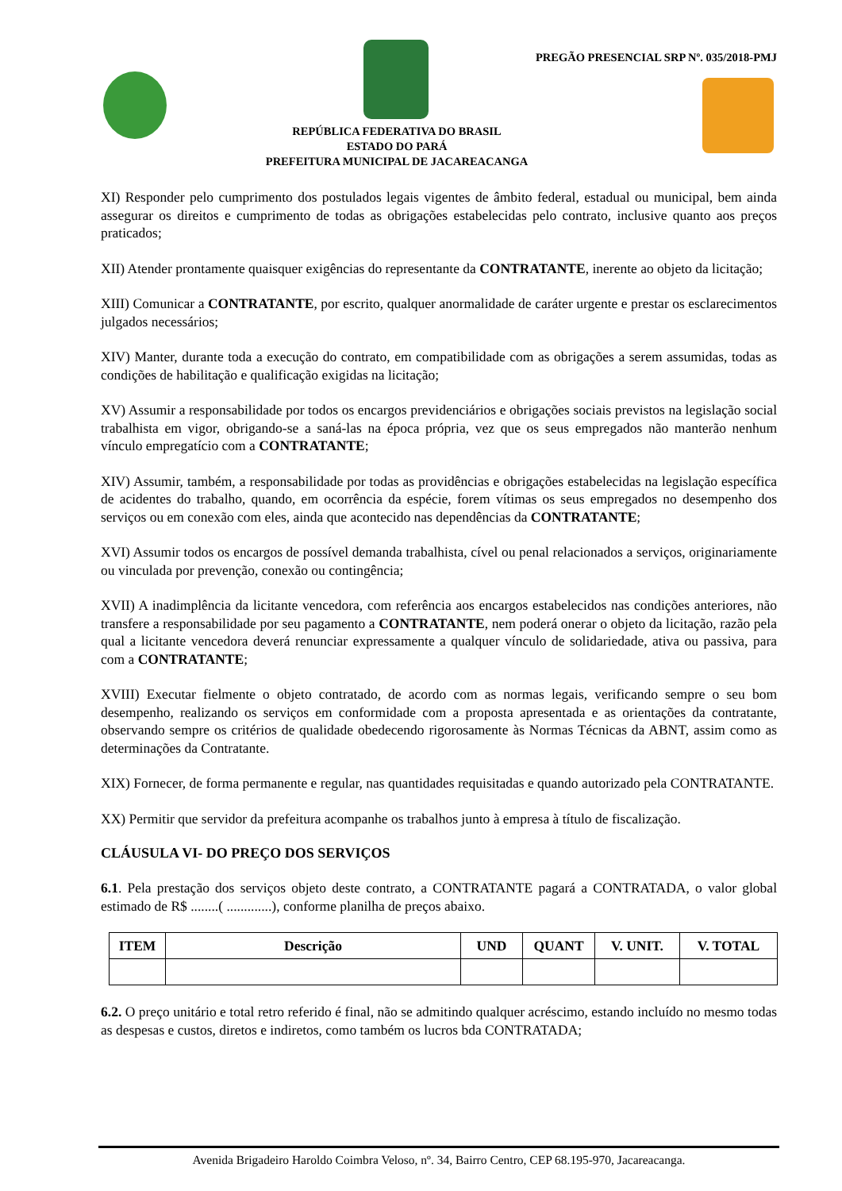PREGÃO PRESENCIAL SRP Nº. 035/2018-PMJ
REPÚBLICA FEDERATIVA DO BRASIL
ESTADO DO PARÁ
PREFEITURA MUNICIPAL DE JACAREACANGA
XI) Responder pelo cumprimento dos postulados legais vigentes de âmbito federal, estadual ou municipal, bem ainda assegurar os direitos e cumprimento de todas as obrigações estabelecidas pelo contrato, inclusive quanto aos preços praticados;
XII) Atender prontamente quaisquer exigências do representante da CONTRATANTE, inerente ao objeto da licitação;
XIII) Comunicar a CONTRATANTE, por escrito, qualquer anormalidade de caráter urgente e prestar os esclarecimentos julgados necessários;
XIV) Manter, durante toda a execução do contrato, em compatibilidade com as obrigações a serem assumidas, todas as condições de habilitação e qualificação exigidas na licitação;
XV) Assumir a responsabilidade por todos os encargos previdenciários e obrigações sociais previstos na legislação social trabalhista em vigor, obrigando-se a saná-las na época própria, vez que os seus empregados não manterão nenhum vínculo empregatício com a CONTRATANTE;
XIV) Assumir, também, a responsabilidade por todas as providências e obrigações estabelecidas na legislação específica de acidentes do trabalho, quando, em ocorrência da espécie, forem vítimas os seus empregados no desempenho dos serviços ou em conexão com eles, ainda que acontecido nas dependências da CONTRATANTE;
XVI) Assumir todos os encargos de possível demanda trabalhista, cível ou penal relacionados a serviços, originariamente ou vinculada por prevenção, conexão ou contingência;
XVII) A inadimplência da licitante vencedora, com referência aos encargos estabelecidos nas condições anteriores, não transfere a responsabilidade por seu pagamento a CONTRATANTE, nem poderá onerar o objeto da licitação, razão pela qual a licitante vencedora deverá renunciar expressamente a qualquer vínculo de solidariedade, ativa ou passiva, para com a CONTRATANTE;
XVIII) Executar fielmente o objeto contratado, de acordo com as normas legais, verificando sempre o seu bom desempenho, realizando os serviços em conformidade com a proposta apresentada e as orientações da contratante, observando sempre os critérios de qualidade obedecendo rigorosamente às Normas Técnicas da ABNT, assim como as determinações da Contratante.
XIX) Fornecer, de forma permanente e regular, nas quantidades requisitadas e quando autorizado pela CONTRATANTE.
XX) Permitir que servidor da prefeitura acompanhe os trabalhos junto à empresa à título de fiscalização.
CLÁUSULA VI- DO PREÇO DOS SERVIÇOS
6.1. Pela prestação dos serviços objeto deste contrato, a CONTRATANTE pagará a CONTRATADA, o valor global estimado de R$ ........( .............), conforme planilha de preços abaixo.
| ITEM | Descrição | UND | QUANT | V. UNIT. | V. TOTAL |
| --- | --- | --- | --- | --- | --- |
6.2. O preço unitário e total retro referido é final, não se admitindo qualquer acréscimo, estando incluído no mesmo todas as despesas e custos, diretos e indiretos, como também os lucros bda CONTRATADA;
Avenida Brigadeiro Haroldo Coimbra Veloso, nº. 34, Bairro Centro, CEP 68.195-970, Jacareacanga.